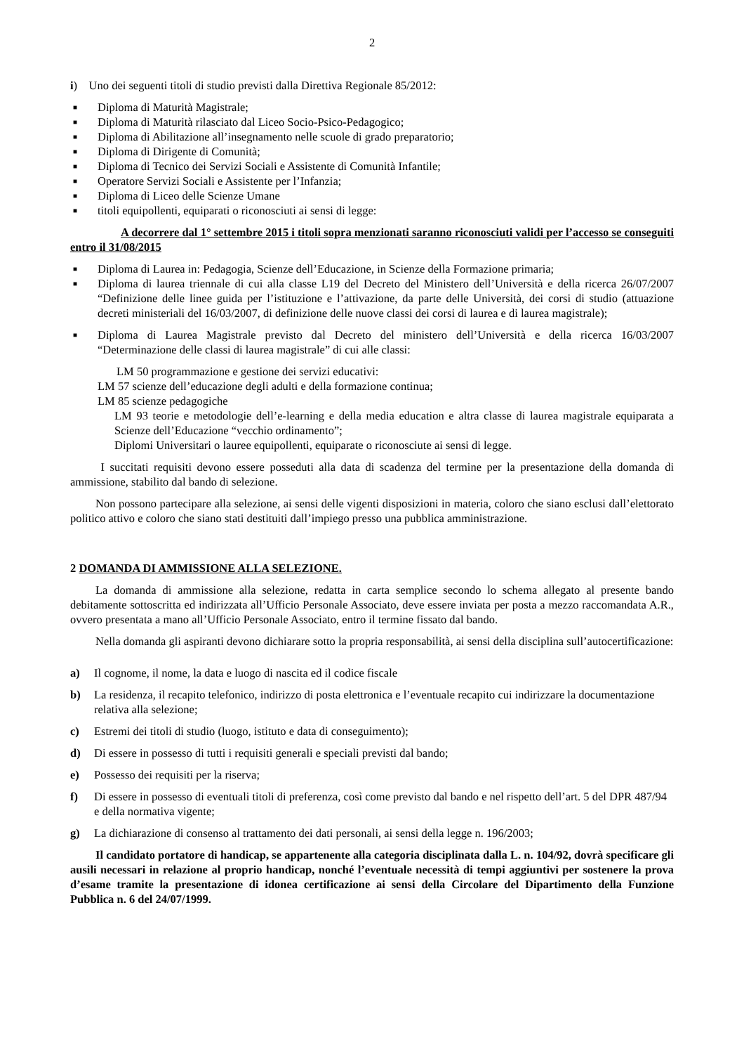2
i) Uno dei seguenti titoli di studio previsti dalla Direttiva Regionale 85/2012:
■ Diploma di Maturità Magistrale;
■ Diploma di Maturità rilasciato dal Liceo Socio-Psico-Pedagogico;
■ Diploma di Abilitazione all’insegnamento nelle scuole di grado preparatorio;
■ Diploma di Dirigente di Comunità;
■ Diploma di Tecnico dei Servizi Sociali e Assistente di Comunità Infantile;
■ Operatore Servizi Sociali e Assistente per l’Infanzia;
■ Diploma di Liceo delle Scienze Umane
■ titoli equipollenti, equiparati o riconosciuti ai sensi di legge:
A decorrere dal 1° settembre 2015 i titoli sopra menzionati saranno riconosciuti validi per l’accesso se conseguiti entro il 31/08/2015
■ Diploma di Laurea in: Pedagogia, Scienze dell’Educazione, in Scienze della Formazione primaria;
■ Diploma di laurea triennale di cui alla classe L19 del Decreto del Ministero dell’Università e della ricerca 26/07/2007 “Definizione delle linee guida per l’istituzione e l’attivazione, da parte delle Università, dei corsi di studio (attuazione decreti ministeriali del 16/03/2007, di definizione delle nuove classi dei corsi di laurea e di laurea magistrale);
■ Diploma di Laurea Magistrale previsto dal Decreto del ministero dell’Università e della ricerca 16/03/2007 “Determinazione delle classi di laurea magistrale” di cui alle classi:
LM 50 programmazione e gestione dei servizi educativi:
LM 57 scienze dell’educazione degli adulti e della formazione continua;
LM 85 scienze pedagogiche
LM 93 teorie e metodologie dell’e-learning e della media education e altra classe di laurea magistrale equiparata a Scienze dell’Educazione “vecchio ordinamento”;
Diplomi Universitari o lauree equipollenti, equiparate o riconosciute ai sensi di legge.
I succitati requisiti devono essere posseduti alla data di scadenza del termine per la presentazione della domanda di ammissione, stabilito dal bando di selezione.
Non possono partecipare alla selezione, ai sensi delle vigenti disposizioni in materia, coloro che siano esclusi dall’elettorato politico attivo e coloro che siano stati destituiti dall’impiego presso una pubblica amministrazione.
2 DOMANDA DI AMMISSIONE ALLA SELEZIONE.
La domanda di ammissione alla selezione, redatta in carta semplice secondo lo schema allegato al presente bando debitamente sottoscritta ed indirizzata all’Ufficio Personale Associato, deve essere inviata per posta a mezzo raccomandata A.R., ovvero presentata a mano all’Ufficio Personale Associato, entro il termine fissato dal bando.
Nella domanda gli aspiranti devono dichiarare sotto la propria responsabilità, ai sensi della disciplina sull’autocertificazione:
a) Il cognome, il nome, la data e luogo di nascita ed il codice fiscale
b) La residenza, il recapito telefonico, indirizzo di posta elettronica e l’eventuale recapito cui indirizzare la documentazione relativa alla selezione;
c) Estremi dei titoli di studio (luogo, istituto e data di conseguimento);
d) Di essere in possesso di tutti i requisiti generali e speciali previsti dal bando;
e) Possesso dei requisiti per la riserva;
f) Di essere in possesso di eventuali titoli di preferenza, così come previsto dal bando e nel rispetto dell’art. 5 del DPR 487/94 e della normativa vigente;
g) La dichiarazione di consenso al trattamento dei dati personali, ai sensi della legge n. 196/2003;
Il candidato portatore di handicap, se appartenente alla categoria disciplinata dalla L. n. 104/92, dovrà specificare gli ausili necessari in relazione al proprio handicap, nonché l’eventuale necessità di tempi aggiuntivi per sostenere la prova d’esame tramite la presentazione di idonea certificazione ai sensi della Circolare del Dipartimento della Funzione Pubblica n. 6 del 24/07/1999.